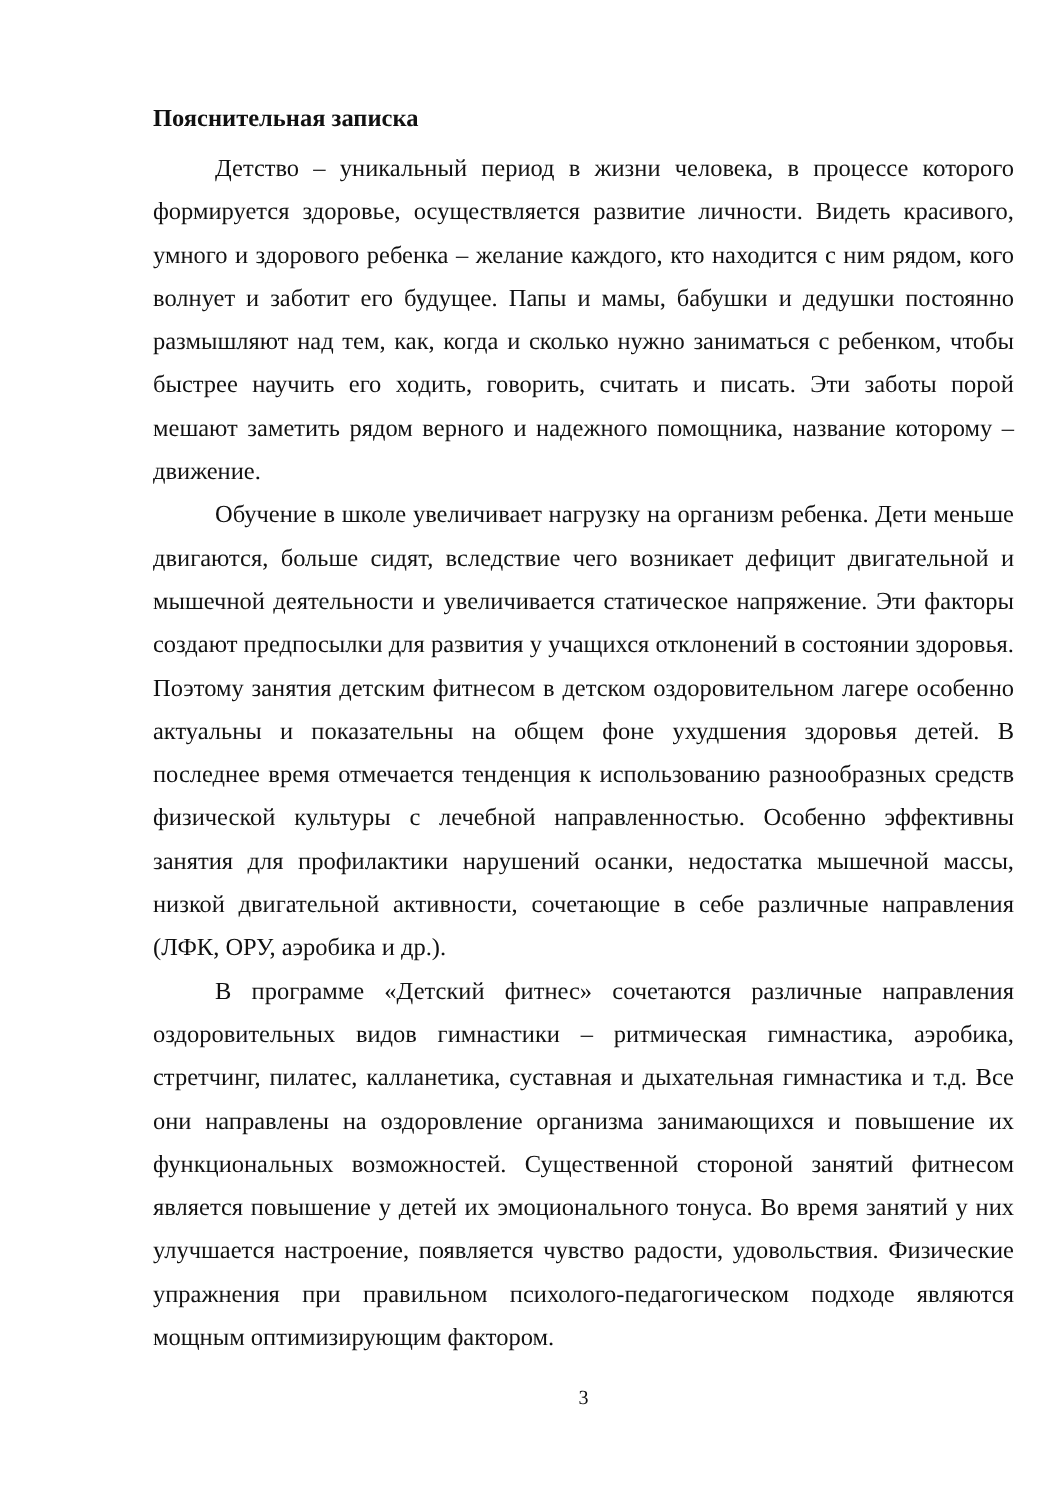Пояснительная записка
Детство – уникальный период в жизни человека, в процессе которого формируется здоровье, осуществляется развитие личности. Видеть красивого, умного и здорового ребенка – желание каждого, кто находится с ним рядом, кого волнует и заботит его будущее. Папы и мамы, бабушки и дедушки постоянно размышляют над тем, как, когда и сколько нужно заниматься с ребенком, чтобы быстрее научить его ходить, говорить, считать и писать. Эти заботы порой мешают заметить рядом верного и надежного помощника, название которому – движение.
Обучение в школе увеличивает нагрузку на организм ребенка. Дети меньше двигаются, больше сидят, вследствие чего возникает дефицит двигательной и мышечной деятельности и увеличивается статическое напряжение. Эти факторы создают предпосылки для развития у учащихся отклонений в состоянии здоровья. Поэтому занятия детским фитнесом в детском оздоровительном лагере особенно актуальны и показательны на общем фоне ухудшения здоровья детей. В последнее время отмечается тенденция к использованию разнообразных средств физической культуры с лечебной направленностью. Особенно эффективны занятия для профилактики нарушений осанки, недостатка мышечной массы, низкой двигательной активности, сочетающие в себе различные направления (ЛФК, ОРУ, аэробика и др.).
В программе «Детский фитнес» сочетаются различные направления оздоровительных видов гимнастики – ритмическая гимнастика, аэробика, стретчинг, пилатес, калланетика, суставная и дыхательная гимнастика и т.д. Все они направлены на оздоровление организма занимающихся и повышение их функциональных возможностей. Существенной стороной занятий фитнесом является повышение у детей их эмоционального тонуса. Во время занятий у них улучшается настроение, появляется чувство радости, удовольствия. Физические упражнения при правильном психолого-педагогическом подходе являются мощным оптимизирующим фактором.
3